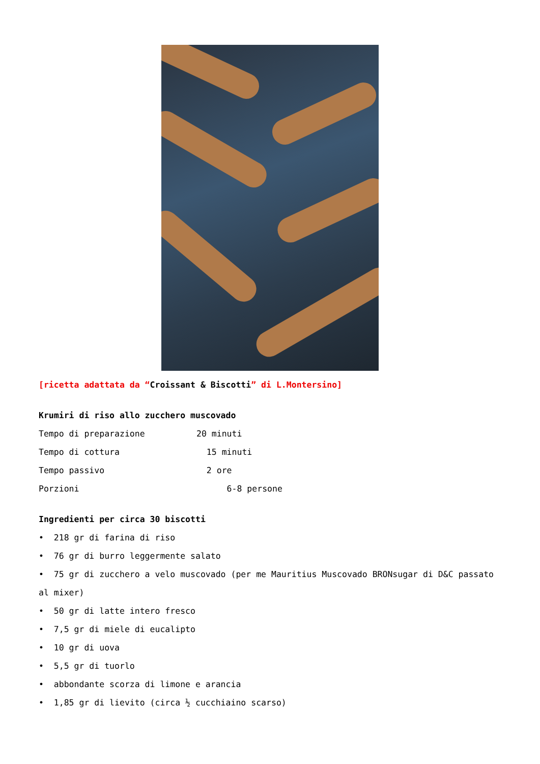[ricetta adattata da “Croissant & Biscotti” di L.Montersino]
Krumiri di riso allo zucchero muscovado
Tempo di preparazione 20 minuti
Tempo di cottura 15 minuti
Tempo passivo 2 ore
Porzioni 6-8 persone
Ingredienti per circa 30 biscotti
• 218 gr di farina di riso
• 76 gr di burro leggermente salato
• 75 gr di zucchero a velo muscovado (per me Mauritius Muscovado BRONsugar di D&C passato al mixer)
• 50 gr di latte intero fresco
• 7,5 gr di miele di eucalipto
• 10 gr di uova
• 5,5 gr di tuorlo
• abbondante scorza di limone e arancia
• 1,85 gr di lievito (circa ½ cucchiaino scarso)